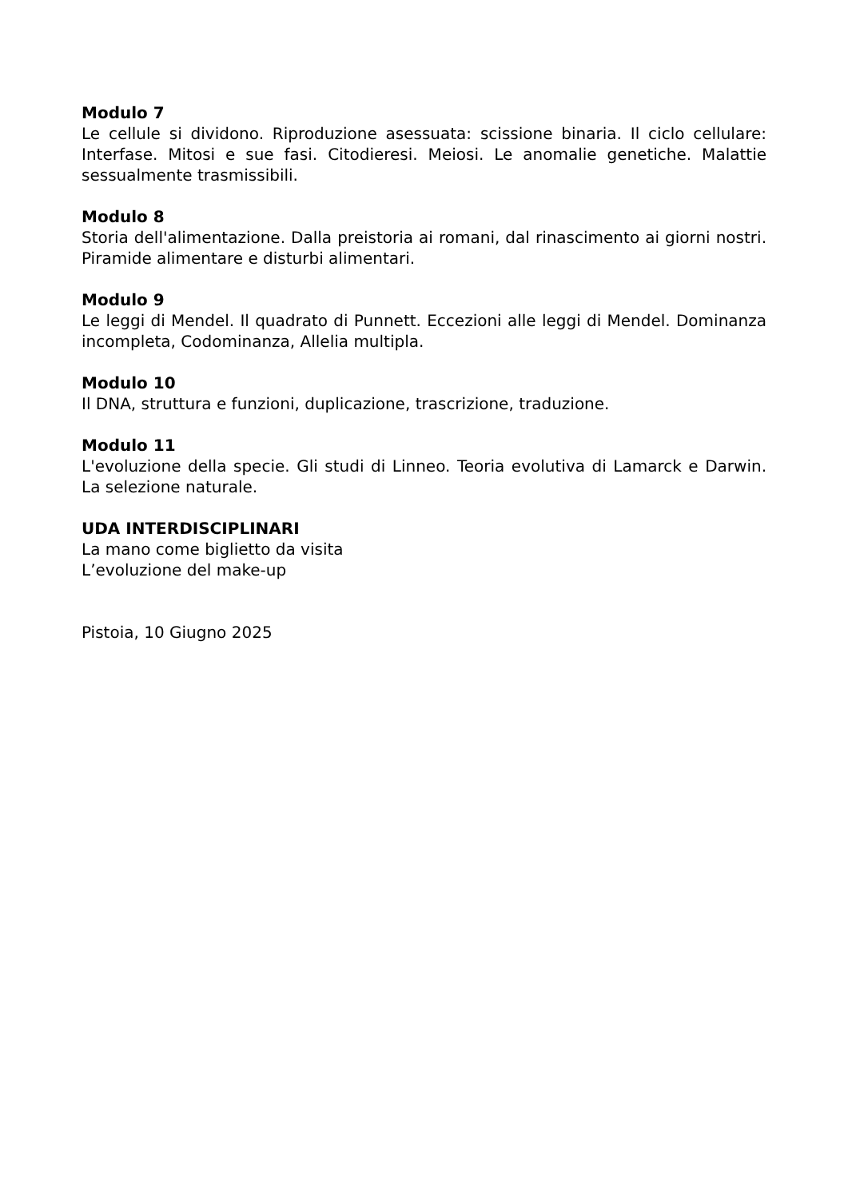Modulo 7
Le cellule si dividono. Riproduzione asessuata: scissione binaria. Il ciclo cellulare: Interfase. Mitosi e sue fasi. Citodieresi. Meiosi. Le anomalie genetiche. Malattie sessualmente trasmissibili.
Modulo 8
Storia dell'alimentazione. Dalla preistoria ai romani, dal rinascimento ai giorni nostri. Piramide alimentare e disturbi alimentari.
Modulo 9
Le leggi di Mendel. Il quadrato di Punnett. Eccezioni alle leggi di Mendel. Dominanza incompleta, Codominanza, Allelia multipla.
Modulo 10
Il DNA, struttura e funzioni, duplicazione, trascrizione, traduzione.
Modulo 11
L'evoluzione della specie. Gli studi di Linneo. Teoria evolutiva di Lamarck e Darwin. La selezione naturale.
UDA INTERDISCIPLINARI
La mano come biglietto da visita
L’evoluzione del make-up
Pistoia, 10 Giugno 2025